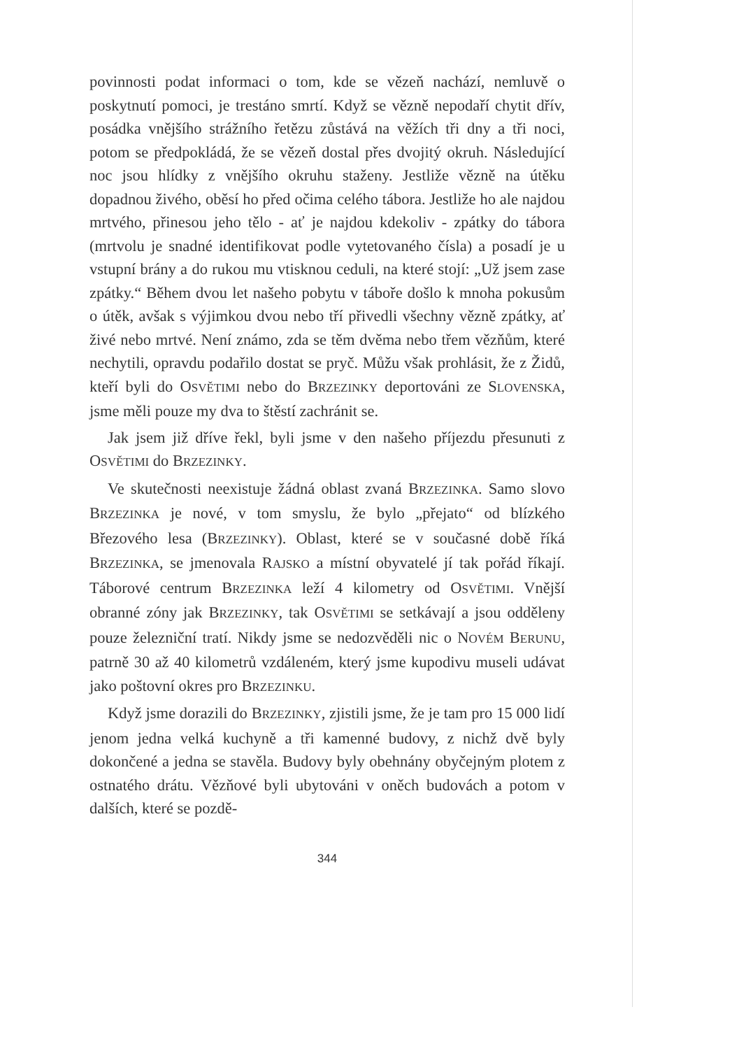povinnosti podat informaci o tom, kde se vězeň nachází, nemluvě o poskytnutí pomoci, je trestáno smrtí. Když se vězně nepodaří chytit dřív, posádka vnějšího strážního řetězu zůstává na věžích tři dny a tři noci, potom se předpokládá, že se vězeň dostal přes dvojitý okruh. Následující noc jsou hlídky z vnějšího okruhu staženy. Jestliže vězně na útěku dopadnou živého, oběsí ho před očima celého tábora. Jestliže ho ale najdou mrtvého, přinesou jeho tělo - ať je najdou kdekoliv - zpátky do tábora (mrtvolu je snadné identifikovat podle vytetovaného čísla) a posadí je u vstupní brány a do rukou mu vtisknou ceduli, na které stojí: „Už jsem zase zpátky.“ Během dvou let našeho pobytu v táboře došlo k mnoha pokusům o útěk, avšak s výjimkou dvou nebo tří přivedli všechny vězně zpátky, ať živé nebo mrtvé. Není známo, zda se těm dvěma nebo třem vězňům, které nechytili, opravdu podařilo dostat se pryč. Můžu však prohlásit, že z Židů, kteří byli do OSVĚTIMI nebo do BRZEZINKY deportováni ze SLOVENSKA, jsme měli pouze my dva to štěstí zachránit se.
Jak jsem již dříve řekl, byli jsme v den našeho příjezdu přesunuti z OSVĚTIMI do BRZEZINKY.
Ve skutečnosti neexistuje žádná oblast zvaná BRZEZINKA. Samo slovo BRZEZINKA je nové, v tom smyslu, že bylo „přejato“ od blízkého Březového lesa (BRZEZINKY). Oblast, které se v současné době říká BRZEZINKA, se jmenovala RAJSKO a místní obyvatelé jí tak pořád říkají. Táborové centrum BRZEZINKA leží 4 kilometry od OSVĚTIMI. Vnější obranné zóny jak BRZEZINKY, tak OSVĚTIMI se setkávají a jsou odděleny pouze železniční tratí. Nikdy jsme se nedozvěděli nic o NOVÉM BERUNU, patrně 30 až 40 kilometrů vzdáleném, který jsme kupodivu museli udávat jako poštovní okres pro BRZEZINKU.
Když jsme dorazili do BRZEZINKY, zjistili jsme, že je tam pro 15 000 lidí jenom jedna velká kuchyně a tři kamenné budovy, z nichž dvě byly dokončené a jedna se stavěla. Budovy byly obehnány obyčejným plotem z ostnatého drátu. Vězňové byli ubytováni v oněch budovách a potom v dalších, které se pozdě-
344